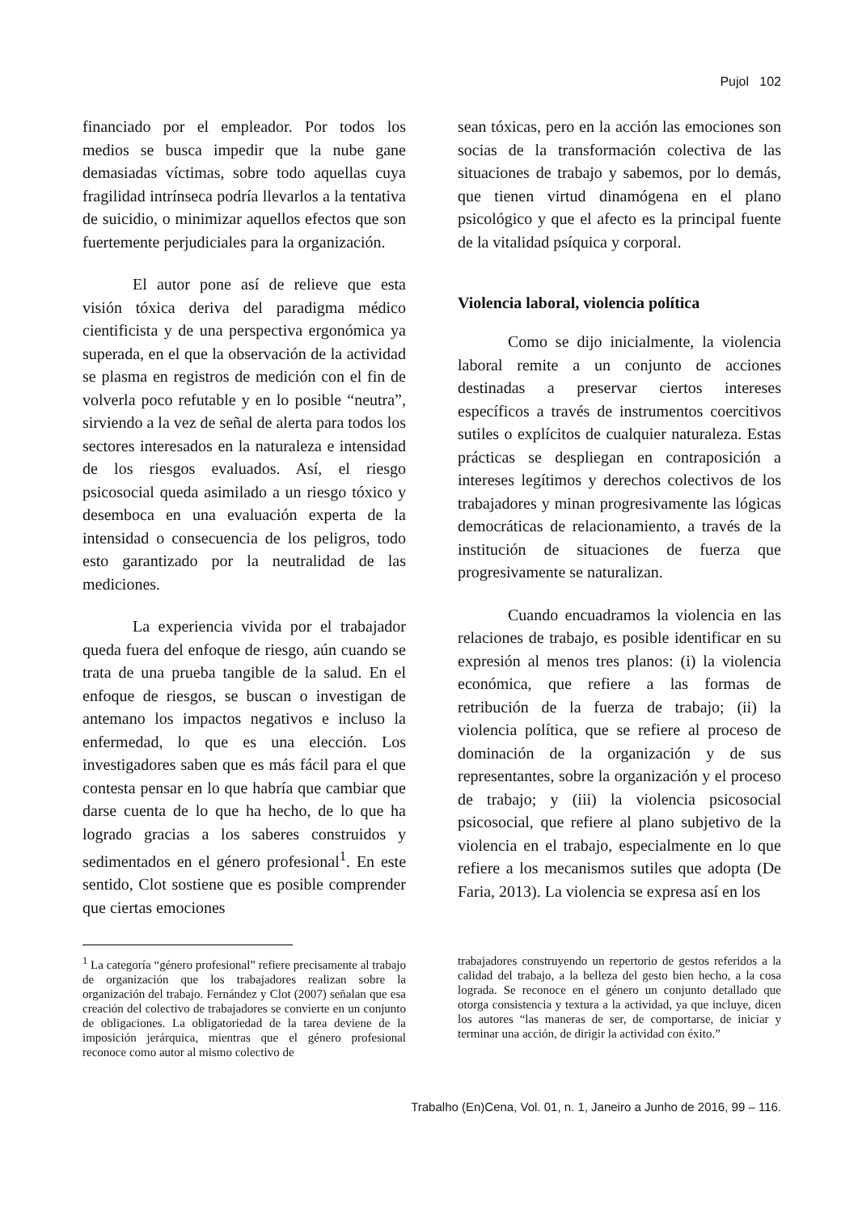Pujol 102
financiado por el empleador. Por todos los medios se busca impedir que la nube gane demasiadas víctimas, sobre todo aquellas cuya fragilidad intrínseca podría llevarlos a la tentativa de suicidio, o minimizar aquellos efectos que son fuertemente perjudiciales para la organización.
El autor pone así de relieve que esta visión tóxica deriva del paradigma médico cientificista y de una perspectiva ergonómica ya superada, en el que la observación de la actividad se plasma en registros de medición con el fin de volverla poco refutable y en lo posible “neutra”, sirviendo a la vez de señal de alerta para todos los sectores interesados en la naturaleza e intensidad de los riesgos evaluados. Así, el riesgo psicosocial queda asimilado a un riesgo tóxico y desemboca en una evaluación experta de la intensidad o consecuencia de los peligros, todo esto garantizado por la neutralidad de las mediciones.
La experiencia vivida por el trabajador queda fuera del enfoque de riesgo, aún cuando se trata de una prueba tangible de la salud. En el enfoque de riesgos, se buscan o investigan de antemano los impactos negativos e incluso la enfermedad, lo que es una elección. Los investigadores saben que es más fácil para el que contesta pensar en lo que habría que cambiar que darse cuenta de lo que ha hecho, de lo que ha logrado gracias a los saberes construidos y sedimentados en el género profesional<sup>1</sup>. En este sentido, Clot sostiene que es posible comprender que ciertas emociones
sean tóxicas, pero en la acción las emociones son socias de la transformación colectiva de las situaciones de trabajo y sabemos, por lo demás, que tienen virtud dinamógena en el plano psicológico y que el afecto es la principal fuente de la vitalidad psíquica y corporal.
Violencia laboral, violencia política
Como se dijo inicialmente, la violencia laboral remite a un conjunto de acciones destinadas a preservar ciertos intereses específicos a través de instrumentos coercitivos sutiles o explícitos de cualquier naturaleza. Estas prácticas se despliegan en contraposición a intereses legítimos y derechos colectivos de los trabajadores y minan progresivamente las lógicas democráticas de relacionamiento, a través de la institución de situaciones de fuerza que progresivamente se naturalizan.
Cuando encuadramos la violencia en las relaciones de trabajo, es posible identificar en su expresión al menos tres planos: (i) la violencia económica, que refiere a las formas de retribución de la fuerza de trabajo; (ii) la violencia política, que se refiere al proceso de dominación de la organización y de sus representantes, sobre la organización y el proceso de trabajo; y (iii) la violencia psicosocial psicosocial, que refiere al plano subjetivo de la violencia en el trabajo, especialmente en lo que refiere a los mecanismos sutiles que adopta (De Faria, 2013). La violencia se expresa así en los
<sup>1</sup> La categoría “género profesional” refiere precisamente al trabajo de organización que los trabajadores realizan sobre la organización del trabajo. Fernández y Clot (2007) señalan que esa creación del colectivo de trabajadores se convierte en un conjunto de obligaciones. La obligatoriedad de la tarea deviene de la imposición jerárquica, mientras que el género profesional reconoce como autor al mismo colectivo de
trabajadores construyendo un repertorio de gestos referidos a la calidad del trabajo, a la belleza del gesto bien hecho, a la cosa lograda. Se reconoce en el género un conjunto detallado que otorga consistencia y textura a la actividad, ya que incluye, dicen los autores “las maneras de ser, de comportarse, de iniciar y terminar una acción, de dirigir la actividad con éxito.”
Trabalho (En)Cena, Vol. 01, n. 1, Janeiro a Junho de 2016, 99 – 116.